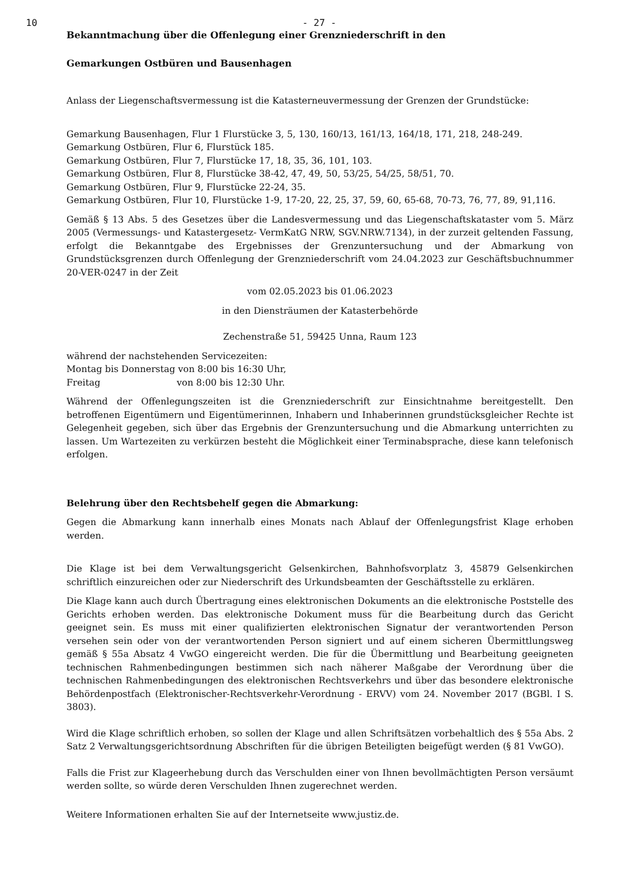10 - 27 -
Bekanntmachung über die Offenlegung einer Grenzniederschrift in den
Gemarkungen Ostbüren und Bausenhagen
Anlass der Liegenschaftsvermessung ist die Katasterneuvermessung der Grenzen der Grundstücke:
Gemarkung Bausenhagen, Flur 1 Flurstücke 3, 5, 130, 160/13, 161/13, 164/18, 171, 218, 248-249.
Gemarkung Ostbüren, Flur 6, Flurstück 185.
Gemarkung Ostbüren, Flur 7, Flurstücke 17, 18, 35, 36, 101, 103.
Gemarkung Ostbüren, Flur 8, Flurstücke 38-42, 47, 49, 50, 53/25, 54/25, 58/51, 70.
Gemarkung Ostbüren, Flur 9, Flurstücke 22-24, 35.
Gemarkung Ostbüren, Flur 10, Flurstücke 1-9, 17-20, 22, 25, 37, 59, 60, 65-68, 70-73, 76, 77, 89, 91,116.
Gemäß § 13 Abs. 5 des Gesetzes über die Landesvermessung und das Liegenschaftskataster vom 5. März 2005 (Vermessungs- und Katastergesetz- VermKatG NRW, SGV.NRW.7134), in der zurzeit geltenden Fassung, erfolgt die Bekanntgabe des Ergebnisses der Grenzuntersuchung und der Abmarkung von Grundstücksgrenzen durch Offenlegung der Grenzniederschrift vom 24.04.2023 zur Geschäftsbuchnummer 20-VER-0247 in der Zeit
vom 02.05.2023 bis 01.06.2023
in den Diensträumen der Katasterbehörde
Zechenstraße 51, 59425 Unna, Raum 123
während der nachstehenden Servicezeiten:
Montag bis Donnerstag von 8:00 bis 16:30 Uhr,
Freitag von 8:00 bis 12:30 Uhr.
Während der Offenlegungszeiten ist die Grenzniederschrift zur Einsichtnahme bereitgestellt. Den betroffenen Eigentümern und Eigentümerinnen, Inhabern und Inhaberinnen grundstücksgleicher Rechte ist Gelegenheit gegeben, sich über das Ergebnis der Grenzuntersuchung und die Abmarkung unterrichten zu lassen. Um Wartezeiten zu verkürzen besteht die Möglichkeit einer Terminabsprache, diese kann telefonisch erfolgen.
Belehrung über den Rechtsbehelf gegen die Abmarkung:
Gegen die Abmarkung kann innerhalb eines Monats nach Ablauf der Offenlegungsfrist Klage erhoben werden.
Die Klage ist bei dem Verwaltungsgericht Gelsenkirchen, Bahnhofsvorplatz 3, 45879 Gelsenkirchen schriftlich einzureichen oder zur Niederschrift des Urkundsbeamten der Geschäftsstelle zu erklären.
Die Klage kann auch durch Übertragung eines elektronischen Dokuments an die elektronische Poststelle des Gerichts erhoben werden. Das elektronische Dokument muss für die Bearbeitung durch das Gericht geeignet sein. Es muss mit einer qualifizierten elektronischen Signatur der verantwortenden Person versehen sein oder von der verantwortenden Person signiert und auf einem sicheren Übermittlungsweg gemäß § 55a Absatz 4 VwGO eingereicht werden. Die für die Übermittlung und Bearbeitung geeigneten technischen Rahmenbedingungen bestimmen sich nach näherer Maßgabe der Verordnung über die technischen Rahmenbedingungen des elektronischen Rechtsverkehrs und über das besondere elektronische Behördenpostfach (Elektronischer-Rechtsverkehr-Verordnung - ERVV) vom 24. November 2017 (BGBl. I S. 3803).
Wird die Klage schriftlich erhoben, so sollen der Klage und allen Schriftsätzen vorbehaltlich des § 55a Abs. 2 Satz 2 Verwaltungsgerichtsordnung Abschriften für die übrigen Beteiligten beigefügt werden (§ 81 VwGO).
Falls die Frist zur Klageerhebung durch das Verschulden einer von Ihnen bevollmächtigten Person versäumt werden sollte, so würde deren Verschulden Ihnen zugerechnet werden.
Weitere Informationen erhalten Sie auf der Internetseite www.justiz.de.